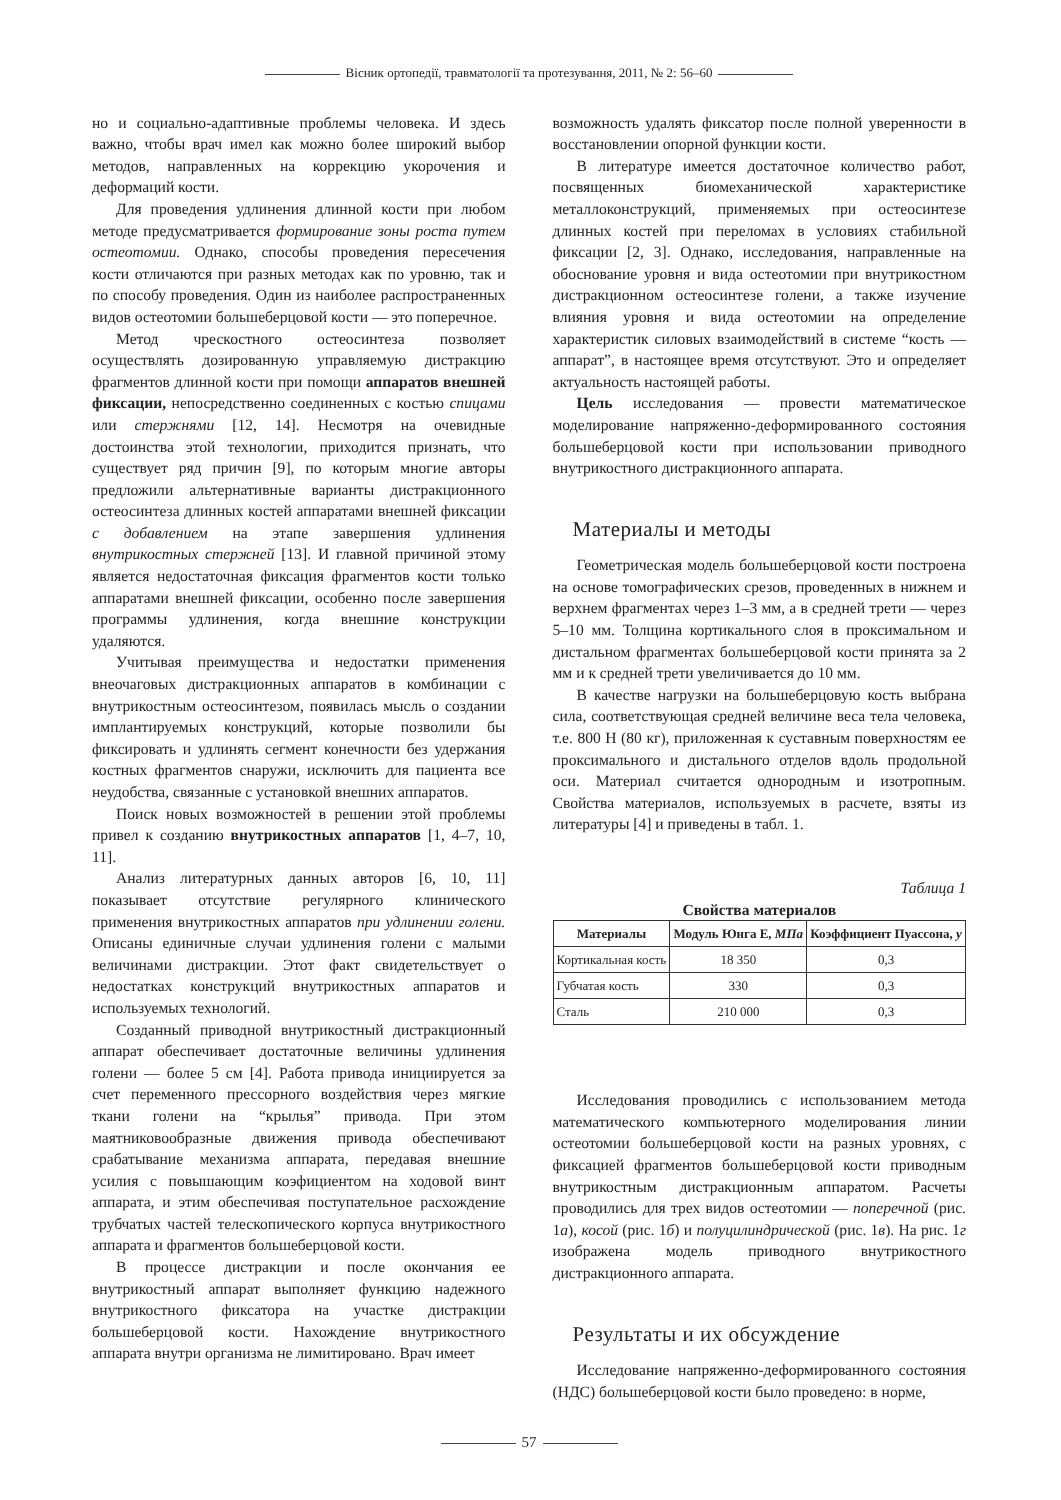Вісник ортопедії, травматології та протезування, 2011, № 2: 56–60
но и социально-адаптивные проблемы человека. И здесь важно, чтобы врач имел как можно более широкий выбор методов, направленных на коррекцию укорочения и деформаций кости.
Для проведения удлинения длинной кости при любом методе предусматривается формирование зоны роста путем остеотомии. Однако, способы проведения пересечения кости отличаются при разных методах как по уровню, так и по способу проведения. Один из наиболее распространенных видов остеотомии большеберцовой кости — это поперечное.
Метод чрескостного остеосинтеза позволяет осуществлять дозированную управляемую дистракцию фрагментов длинной кости при помощи аппаратов внешней фиксации, непосредственно соединенных с костью спицами или стержнями [12, 14]. Несмотря на очевидные достоинства этой технологии, приходится признать, что существует ряд причин [9], по которым многие авторы предложили альтернативные варианты дистракционного остеосинтеза длинных костей аппаратами внешней фиксации с добавлением на этапе завершения удлинения внутрикостных стержней [13]. И главной причиной этому является недостаточная фиксация фрагментов кости только аппаратами внешней фиксации, особенно после завершения программы удлинения, когда внешние конструкции удаляются.
Учитывая преимущества и недостатки применения внеочаговых дистракционных аппаратов в комбинации с внутрикостным остеосинтезом, появилась мысль о создании имплантируемых конструкций, которые позволили бы фиксировать и удлинять сегмент конечности без удержания костных фрагментов снаружи, исключить для пациента все неудобства, связанные с установкой внешних аппаратов.
Поиск новых возможностей в решении этой проблемы привел к созданию внутрикостных аппаратов [1, 4–7, 10, 11].
Анализ литературных данных авторов [6, 10, 11] показывает отсутствие регулярного клинического применения внутрикостных аппаратов при удлинении голени. Описаны единичные случаи удлинения голени с малыми величинами дистракции. Этот факт свидетельствует о недостатках конструкций внутрикостных аппаратов и используемых технологий.
Созданный приводной внутрикостный дистракционный аппарат обеспечивает достаточные величины удлинения голени — более 5 см [4]. Работа привода инициируется за счет переменного прессорного воздействия через мягкие ткани голени на “крылья” привода. При этом маятниковообразные движения привода обеспечивают срабатывание механизма аппарата, передавая внешние усилия с повышающим коэфициентом на ходовой винт аппарата, и этим обеспечивая поступательное расхождение трубчатых частей телескопического корпуса внутрикостного аппарата и фрагментов большеберцовой кости.
В процессе дистракции и после окончания ее внутрикостный аппарат выполняет функцию надежного внутрикостного фиксатора на участке дистракции большеберцовой кости. Нахождение внутрикостного аппарата внутри организма не лимитировано. Врач имеет
возможность удалять фиксатор после полной уверенности в восстановлении опорной функции кости.
В литературе имеется достаточное количество работ, посвященных биомеханической характеристике металлоконструкций, применяемых при остеосинтезе длинных костей при переломах в условиях стабильной фиксации [2, 3]. Однако, исследования, направленные на обоснование уровня и вида остеотомии при внутрикостном дистракционном остеосинтезе голени, а также изучение влияния уровня и вида остеотомии на определение характеристик силовых взаимодействий в системе “кость — аппарат”, в настоящее время отсутствуют. Это и определяет актуальность настоящей работы.
Цель исследования — провести математическое моделирование напряженно-деформированного состояния большеберцовой кости при использовании приводного внутрикостного дистракционного аппарата.
Материалы и методы
Геометрическая модель большеберцовой кости построена на основе томографических срезов, проведенных в нижнем и верхнем фрагментах через 1–3 мм, а в средней трети — через 5–10 мм. Толщина кортикального слоя в проксимальном и дистальном фрагментах большеберцовой кости принята за 2 мм и к средней трети увеличивается до 10 мм.
В качестве нагрузки на большеберцовую кость выбрана сила, соответствующая средней величине веса тела человека, т.е. 800 Н (80 кг), приложенная к суставным поверхностям ее проксимального и дистального отделов вдоль продольной оси. Материал считается однородным и изотропным. Свойства материалов, используемых в расчете, взяты из литературы [4] и приведены в табл. 1.
Таблица 1
Свойства материалов
| Материалы | Модуль Юнга E, МПа | Коэффициент Пуассона, у |
| --- | --- | --- |
| Кортикальная кость | 18 350 | 0,3 |
| Губчатая кость | 330 | 0,3 |
| Сталь | 210 000 | 0,3 |
Исследования проводились с использованием метода математического компьютерного моделирования линии остеотомии большеберцовой кости на разных уровнях, с фиксацией фрагментов большеберцовой кости приводным внутрикостным дистракционным аппаратом. Расчеты проводились для трех видов остеотомии — поперечной (рис. 1а), косой (рис. 1б) и полуцилиндрической (рис. 1в). На рис. 1г изображена модель приводного внутрикостного дистракционного аппарата.
Результаты и их обсуждение
Исследование напряженно-деформированного состояния (НДС) большеберцовой кости было проведено: в норме,
57